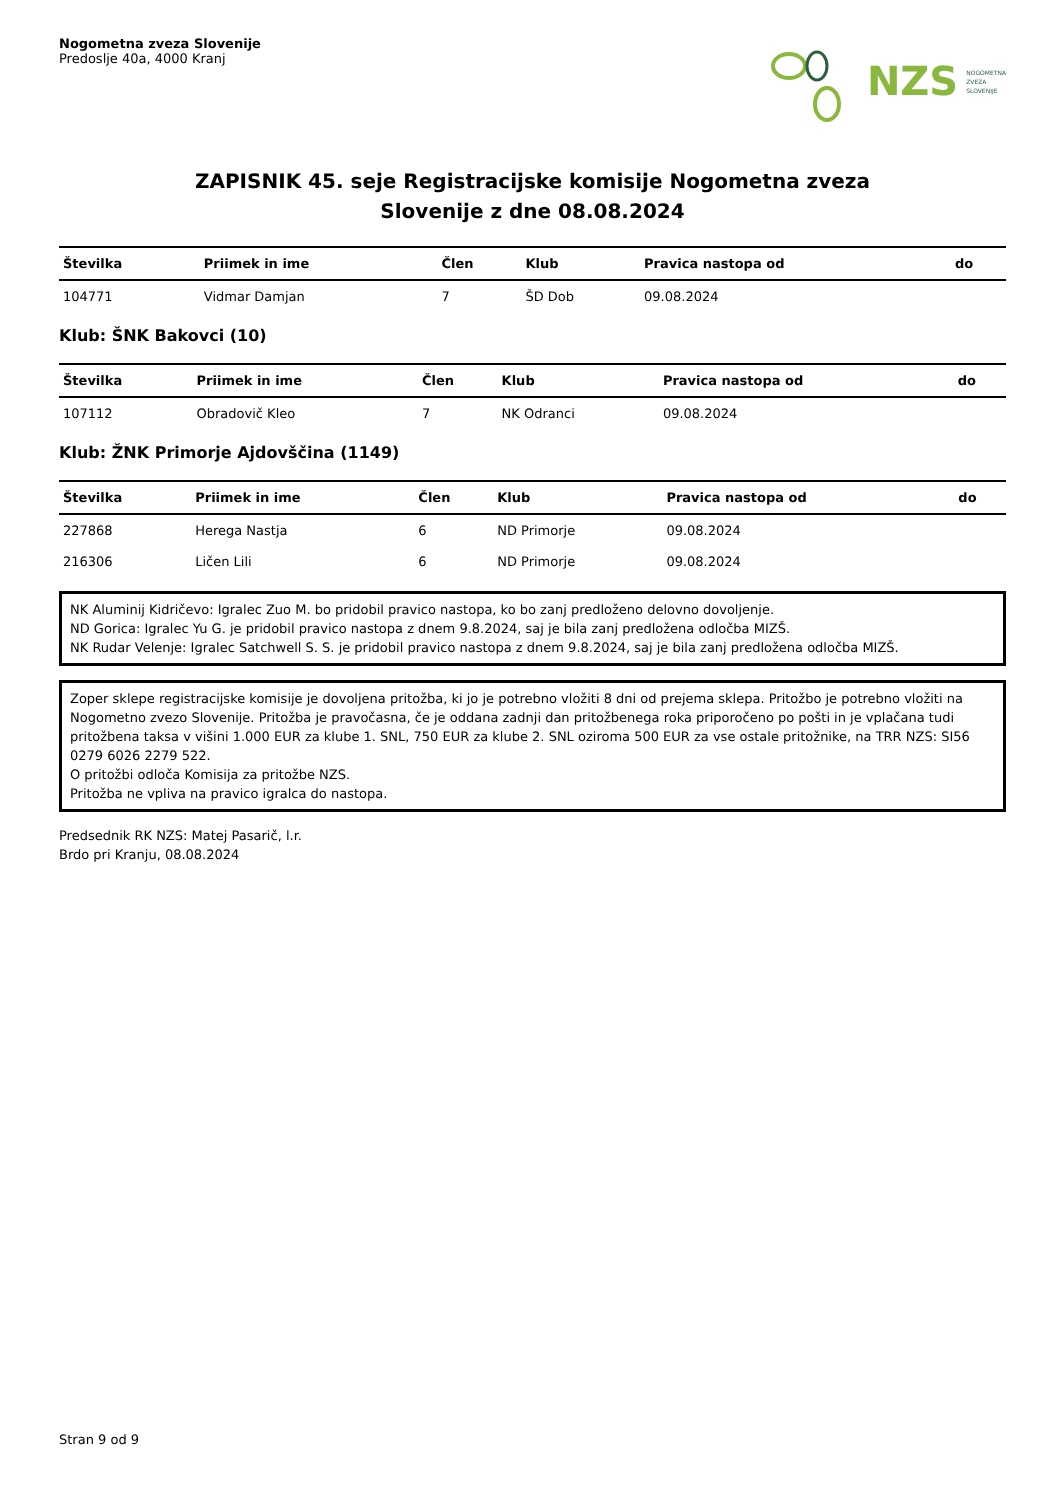Nogometna zveza Slovenije
Predoslje 40a, 4000 Kranj
NZS NOGOMETNA
ZVEZA
SLOVENIJE
ZAPISNIK 45. seje Registracijske komisije Nogometna zveza
Slovenije z dne 08.08.2024
| Številka | Priimek in ime | Člen | Klub | Pravica nastopa od | do |
| --- | --- | --- | --- | --- | --- |
| 104771 | Vidmar Damjan | 7 | ŠD Dob | 09.08.2024 | |
Klub: ŠNK Bakovci (10)
| Številka | Priimek in ime | Člen | Klub | Pravica nastopa od | do |
| --- | --- | --- | --- | --- | --- |
| 107112 | Obradovič Kleo | 7 | NK Odranci | 09.08.2024 | |
Klub: ŽNK Primorje Ajdovščina (1149)
| Številka | Priimek in ime | Člen | Klub | Pravica nastopa od | do |
| --- | --- | --- | --- | --- | --- |
| 227868 | Herega Nastja | 6 | ND Primorje | 09.08.2024 | |
| 216306 | Ličen Lili | 6 | ND Primorje | 09.08.2024 | |
NK Aluminij Kidričevo: Igralec Zuo M. bo pridobil pravico nastopa, ko bo zanj predloženo delovno dovoljenje.
ND Gorica: Igralec Yu G. je pridobil pravico nastopa z dnem 9.8.2024, saj je bila zanj predložena odločba MIZŠ.
NK Rudar Velenje: Igralec Satchwell S. S. je pridobil pravico nastopa z dnem 9.8.2024, saj je bila zanj predložena odločba MIZŠ.
Zoper sklepe registracijske komisije je dovoljena pritožba, ki jo je potrebno vložiti 8 dni od prejema sklepa. Pritožbo je potrebno vložiti na Nogometno zvezo Slovenije. Pritožba je pravočasna, če je oddana zadnji dan pritožbenega roka priporočeno po pošti in je vplačana tudi pritožbena taksa v višini 1.000 EUR za klube 1. SNL, 750 EUR za klube 2. SNL oziroma 500 EUR za vse ostale pritožnike, na TRR NZS: SI56 0279 6026 2279 522.
O pritožbi odloča Komisija za pritožbe NZS.
Pritožba ne vpliva na pravico igralca do nastopa.
Predsednik RK NZS: Matej Pasarič, l.r.
Brdo pri Kranju, 08.08.2024
Stran 9 od 9